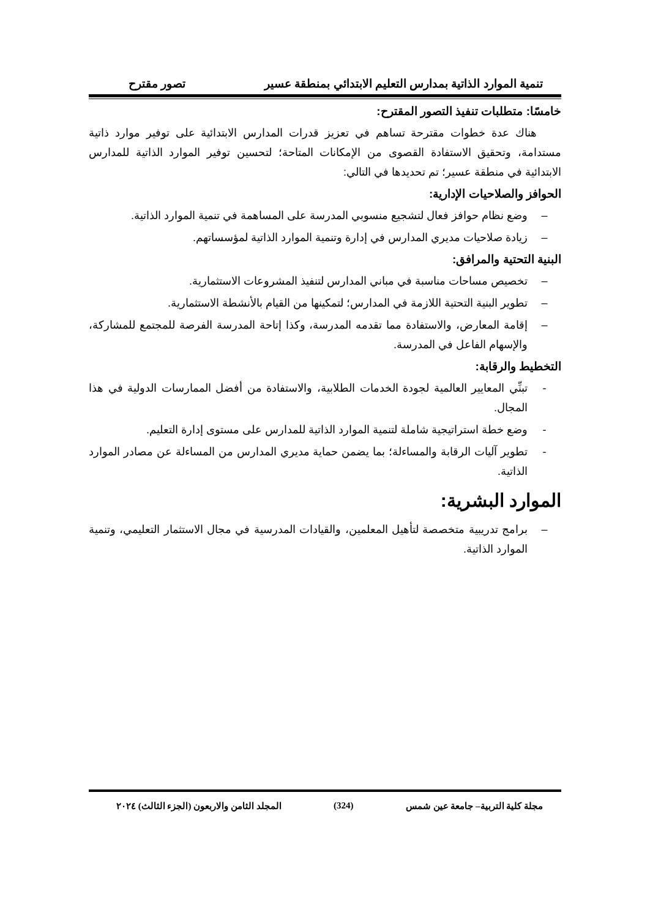تنمية الموارد الذاتية بمدارس التعليم الابتدائي بمنطقة عسير تصور مقترح
خامسًا: متطلبات تنفيذ التصور المقترح:
هناك عدة خطوات مقترحة تساهم في تعزيز قدرات المدارس الابتدائية على توفير موارد ذاتية مستدامة، وتحقيق الاستفادة القصوى من الإمكانات المتاحة؛ لتحسين توفير الموارد الذاتية للمدارس الابتدائية في منطقة عسير؛ تم تحديدها في التالي:
الحوافز والصلاحيات الإدارية:
– وضع نظام حوافز فعال لتشجيع منسوبي المدرسة على المساهمة في تنمية الموارد الذاتية.
– زيادة صلاحيات مديري المدارس في إدارة وتنمية الموارد الذاتية لمؤسساتهم.
البنية التحتية والمرافق:
– تخصيص مساحات مناسبة في مباني المدارس لتنفيذ المشروعات الاستثمارية.
– تطوير البنية التحتية اللازمة في المدارس؛ لتمكينها من القيام بالأنشطة الاستثمارية.
– إقامة المعارض، والاستفادة مما تقدمه المدرسة، وكذا إتاحة المدرسة الفرصة للمجتمع للمشاركة، والإسهام الفاعل في المدرسة.
التخطيط والرقابة:
- تبنِّي المعايير العالمية لجودة الخدمات الطلابية، والاستفادة من أفضل الممارسات الدولية في هذا المجال.
- وضع خطة استراتيجية شاملة لتنمية الموارد الذاتية للمدارس على مستوى إدارة التعليم.
- تطوير آليات الرقابة والمساءلة؛ بما يضمن حماية مديري المدارس من المساءلة عن مصادر الموارد الذاتية.
الموارد البشرية:
– برامج تدريبية متخصصة لتأهيل المعلمين، والقيادات المدرسية في مجال الاستثمار التعليمي، وتنمية الموارد الذاتية.
مجلة كلية التربية– جامعة عين شمس (324) المجلد الثامن والاربعون (الجزء الثالث) ٢٠٢٤